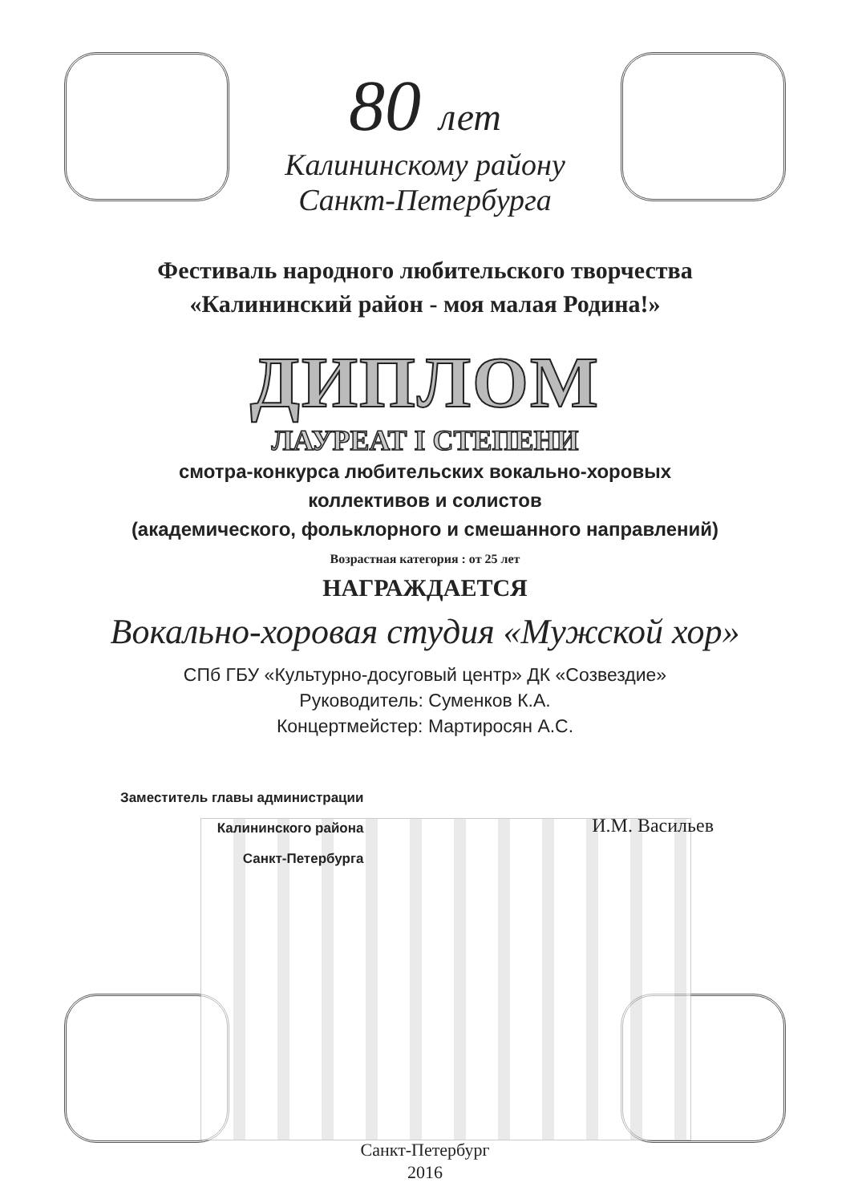80 лет
Калининскому району
Санкт-Петербурга
Фестиваль народного любительского творчества
«Калининский район - моя малая Родина!»
ДИПЛОМ
ЛАУРЕАТ I СТЕПЕНИ
смотра-конкурса любительских вокально-хоровых
коллективов и солистов
(академического, фольклорного и смешанного направлений)
Возрастная категория : от 25 лет
НАГРАЖДАЕТСЯ
Вокально-хоровая студия «Мужской хор»
СПб ГБУ «Культурно-досуговый центр» ДК «Созвездие»
Руководитель: Суменков К.А.
Концертмейстер: Мартиросян А.С.
Заместитель главы администрации
Калининского района
Санкт-Петербурга
И.М. Васильев
Санкт-Петербург
2016